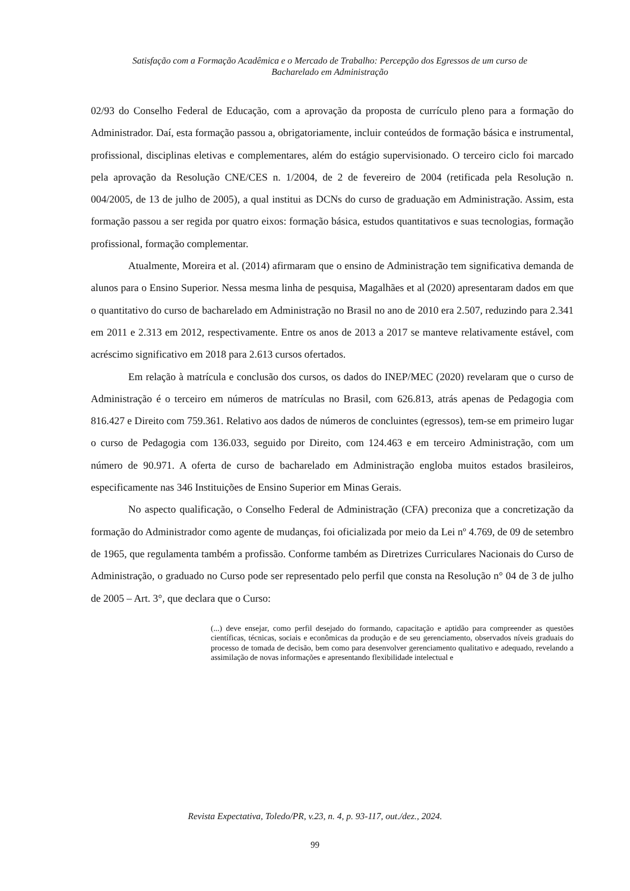Satisfação com a Formação Acadêmica e o Mercado de Trabalho: Percepção dos Egressos de um curso de Bacharelado em Administração
02/93 do Conselho Federal de Educação, com a aprovação da proposta de currículo pleno para a formação do Administrador. Daí, esta formação passou a, obrigatoriamente, incluir conteúdos de formação básica e instrumental, profissional, disciplinas eletivas e complementares, além do estágio supervisionado. O terceiro ciclo foi marcado pela aprovação da Resolução CNE/CES n. 1/2004, de 2 de fevereiro de 2004 (retificada pela Resolução n. 004/2005, de 13 de julho de 2005), a qual institui as DCNs do curso de graduação em Administração. Assim, esta formação passou a ser regida por quatro eixos: formação básica, estudos quantitativos e suas tecnologias, formação profissional, formação complementar.
Atualmente, Moreira et al. (2014) afirmaram que o ensino de Administração tem significativa demanda de alunos para o Ensino Superior. Nessa mesma linha de pesquisa, Magalhães et al (2020) apresentaram dados em que o quantitativo do curso de bacharelado em Administração no Brasil no ano de 2010 era 2.507, reduzindo para 2.341 em 2011 e 2.313 em 2012, respectivamente. Entre os anos de 2013 a 2017 se manteve relativamente estável, com acréscimo significativo em 2018 para 2.613 cursos ofertados.
Em relação à matrícula e conclusão dos cursos, os dados do INEP/MEC (2020) revelaram que o curso de Administração é o terceiro em números de matrículas no Brasil, com 626.813, atrás apenas de Pedagogia com 816.427 e Direito com 759.361. Relativo aos dados de números de concluintes (egressos), tem-se em primeiro lugar o curso de Pedagogia com 136.033, seguido por Direito, com 124.463 e em terceiro Administração, com um número de 90.971. A oferta de curso de bacharelado em Administração engloba muitos estados brasileiros, especificamente nas 346 Instituições de Ensino Superior em Minas Gerais.
No aspecto qualificação, o Conselho Federal de Administração (CFA) preconiza que a concretização da formação do Administrador como agente de mudanças, foi oficializada por meio da Lei nº 4.769, de 09 de setembro de 1965, que regulamenta também a profissão. Conforme também as Diretrizes Curriculares Nacionais do Curso de Administração, o graduado no Curso pode ser representado pelo perfil que consta na Resolução n° 04 de 3 de julho de 2005 – Art. 3°, que declara que o Curso:
(...) deve ensejar, como perfil desejado do formando, capacitação e aptidão para compreender as questões científicas, técnicas, sociais e econômicas da produção e de seu gerenciamento, observados níveis graduais do processo de tomada de decisão, bem como para desenvolver gerenciamento qualitativo e adequado, revelando a assimilação de novas informações e apresentando flexibilidade intelectual e
Revista Expectativa, Toledo/PR, v.23, n. 4, p. 93-117, out./dez., 2024.
99